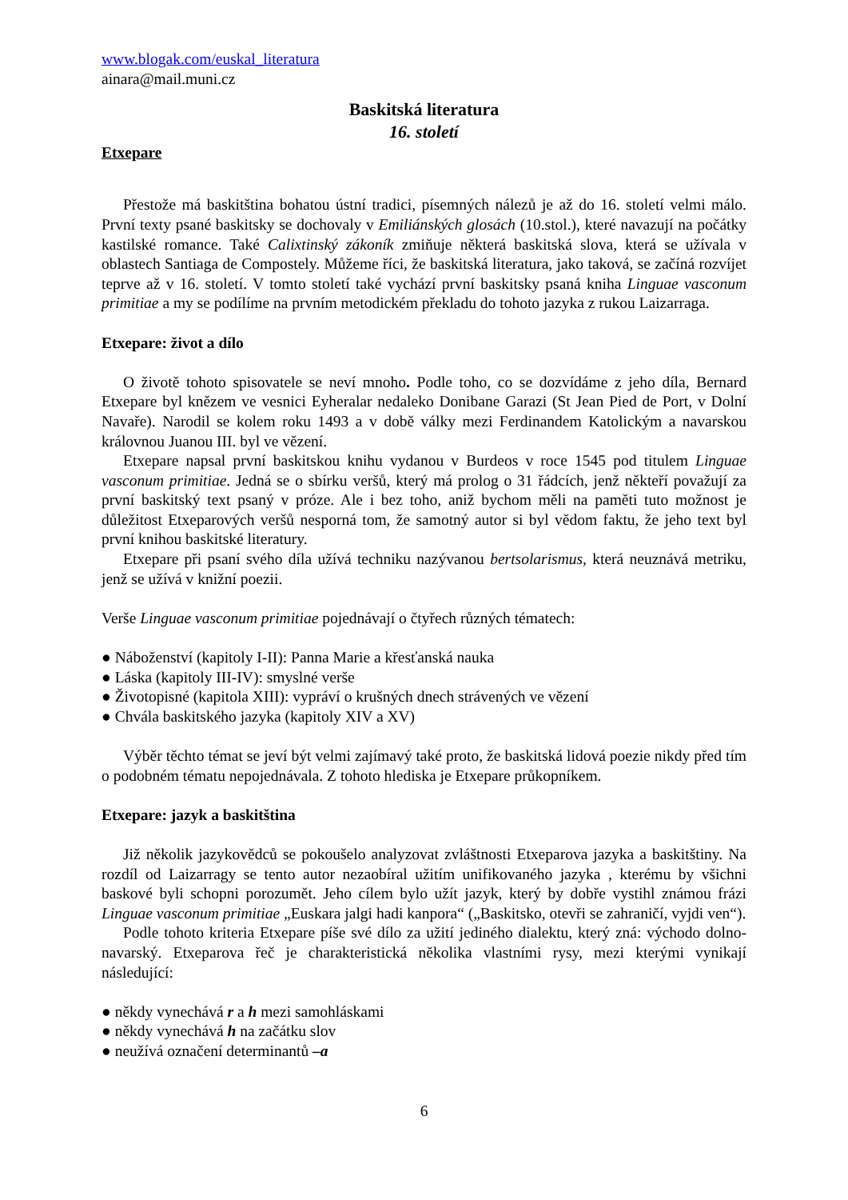www.blogak.com/euskal_literatura
ainara@mail.muni.cz
Baskitská literatura
16. století
Etxepare
Přestože má baskitština bohatou ústní tradici, písemných nálezů je až do 16. století velmi málo. První texty psané baskitsky se dochovaly v Emiliánských glosách (10.stol.), které navazují na počátky kastilské romance. Také Calixtinský zákoník zmiňuje některá baskitská slova, která se užívala v oblastech Santiaga de Compostely. Můžeme říci, že baskitská literatura, jako taková, se začíná rozvíjet teprve až v 16. století. V tomto století také vychází první baskitsky psaná kniha Linguae vasconum primitiae a my se podílíme na prvním metodickém překladu do tohoto jazyka z rukou Laizarraga.
Etxepare: život a dílo
O životě tohoto spisovatele se neví mnoho. Podle toho, co se dozvídáme z jeho díla, Bernard Etxepare byl knězem ve vesnici Eyheralar nedaleko Donibane Garazi (St Jean Pied de Port, v Dolní Navaře). Narodil se kolem roku 1493 a v době války mezi Ferdinandem Katolickým a navarskou královnou Juanou III. byl ve vězení.
Etxepare napsal první baskitskou knihu vydanou v Burdeos v roce 1545 pod titulem Linguae vasconum primitiae. Jedná se o sbírku veršů, který má prolog o 31 řádcích, jenž někteří považují za první baskitský text psaný v próze. Ale i bez toho, aniž bychom měli na paměti tuto možnost je důležitost Etxeparových veršů nesporná tom, že samotný autor si byl vědom faktu, že jeho text byl první knihou baskitské literatury.
Etxepare při psaní svého díla užívá techniku nazývanou bertsolarismus, která neuznává metriku, jenž se užívá v knižní poezii.
Verše Linguae vasconum primitiae pojednávají o čtyřech různých tématech:
● Náboženství (kapitoly I-II): Panna Marie a křesťanská nauka
● Láska (kapitoly III-IV): smyslné verše
● Životopisné (kapitola XIII): vypráví o krušných dnech strávených ve vězení
● Chvála baskitského jazyka (kapitoly XIV a XV)
Výběr těchto témat se jeví být velmi zajímavý také proto, že baskitská lidová poezie nikdy před tím o podobném tématu nepojednávala. Z tohoto hlediska je Etxepare průkopníkem.
Etxepare: jazyk a baskitština
Již několik jazykovědců se pokoušelo analyzovat zvláštnosti Etxeparova jazyka a baskitštiny. Na rozdíl od Laizarragy se tento autor nezaobíral užitím unifikovaného jazyka , kterému by všichni baskové byli schopni porozumět. Jeho cílem bylo užít jazyk, který by dobře vystihl známou frázi Linguae vasconum primitiae „Euskara jalgi hadi kanpora“ („Baskitsko, otevři se zahraničí, vyjdi ven“).
Podle tohoto kriteria Etxepare píše své dílo za užití jediného dialektu, který zná: východo dolno-navarský. Etxeparova řeč je charakteristická několika vlastními rysy, mezi kterými vynikají následující:
● někdy vynechává r a h mezi samohláskami
● někdy vynechává h na začátku slov
● neužívá označení determinantů –a
6